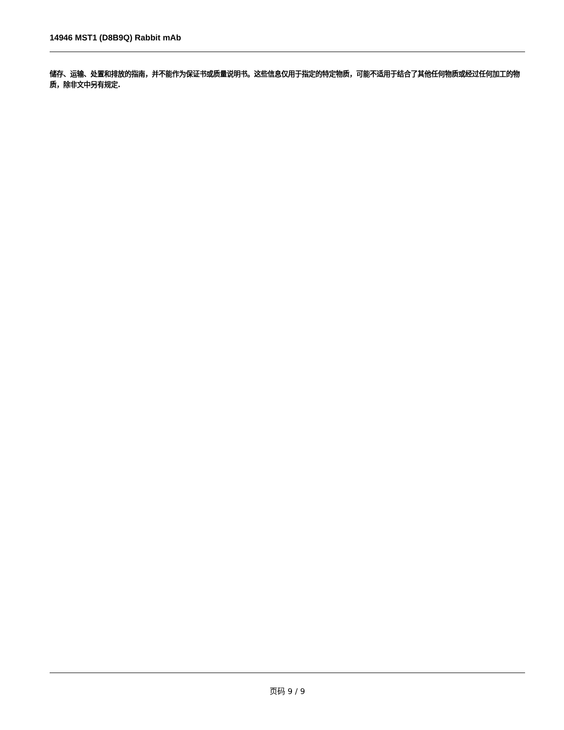14946 MST1 (D8B9Q) Rabbit mAb
储存、运输、处置和排放的指南，并不能作为保证书或质量说明书。这些信息仅用于指定的特定物质，可能不适用于结合了其他任何物质或经过任何加工的物质，除非文中另有规定.
页码 9 / 9